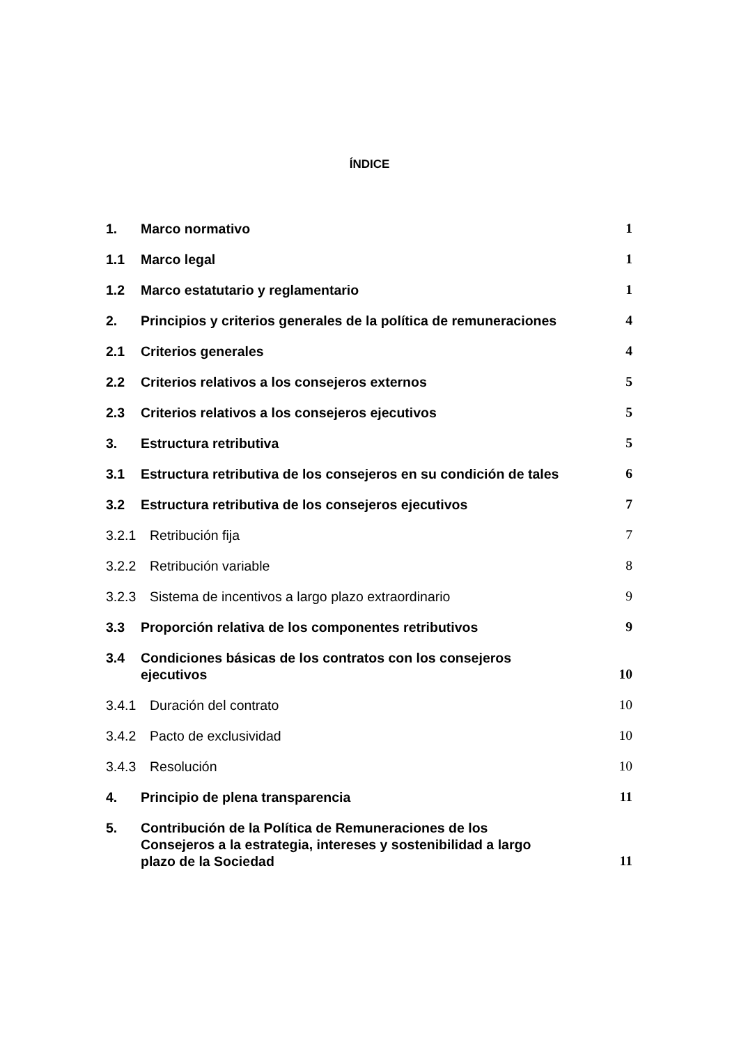ÍNDICE
1. Marco normativo 1
1.1 Marco legal 1
1.2 Marco estatutario y reglamentario 1
2. Principios y criterios generales de la política de remuneraciones 4
2.1 Criterios generales 4
2.2 Criterios relativos a los consejeros externos 5
2.3 Criterios relativos a los consejeros ejecutivos 5
3. Estructura retributiva 5
3.1 Estructura retributiva de los consejeros en su condición de tales 6
3.2 Estructura retributiva de los consejeros ejecutivos 7
3.2.1 Retribución fija 7
3.2.2 Retribución variable 8
3.2.3 Sistema de incentivos a largo plazo extraordinario 9
3.3 Proporción relativa de los componentes retributivos 9
3.4 Condiciones básicas de los contratos con los consejeros ejecutivos 10
3.4.1 Duración del contrato 10
3.4.2 Pacto de exclusividad 10
3.4.3 Resolución 10
4. Principio de plena transparencia 11
5. Contribución de la Política de Remuneraciones de los Consejeros a la estrategia, intereses y sostenibilidad a largo plazo de la Sociedad 11